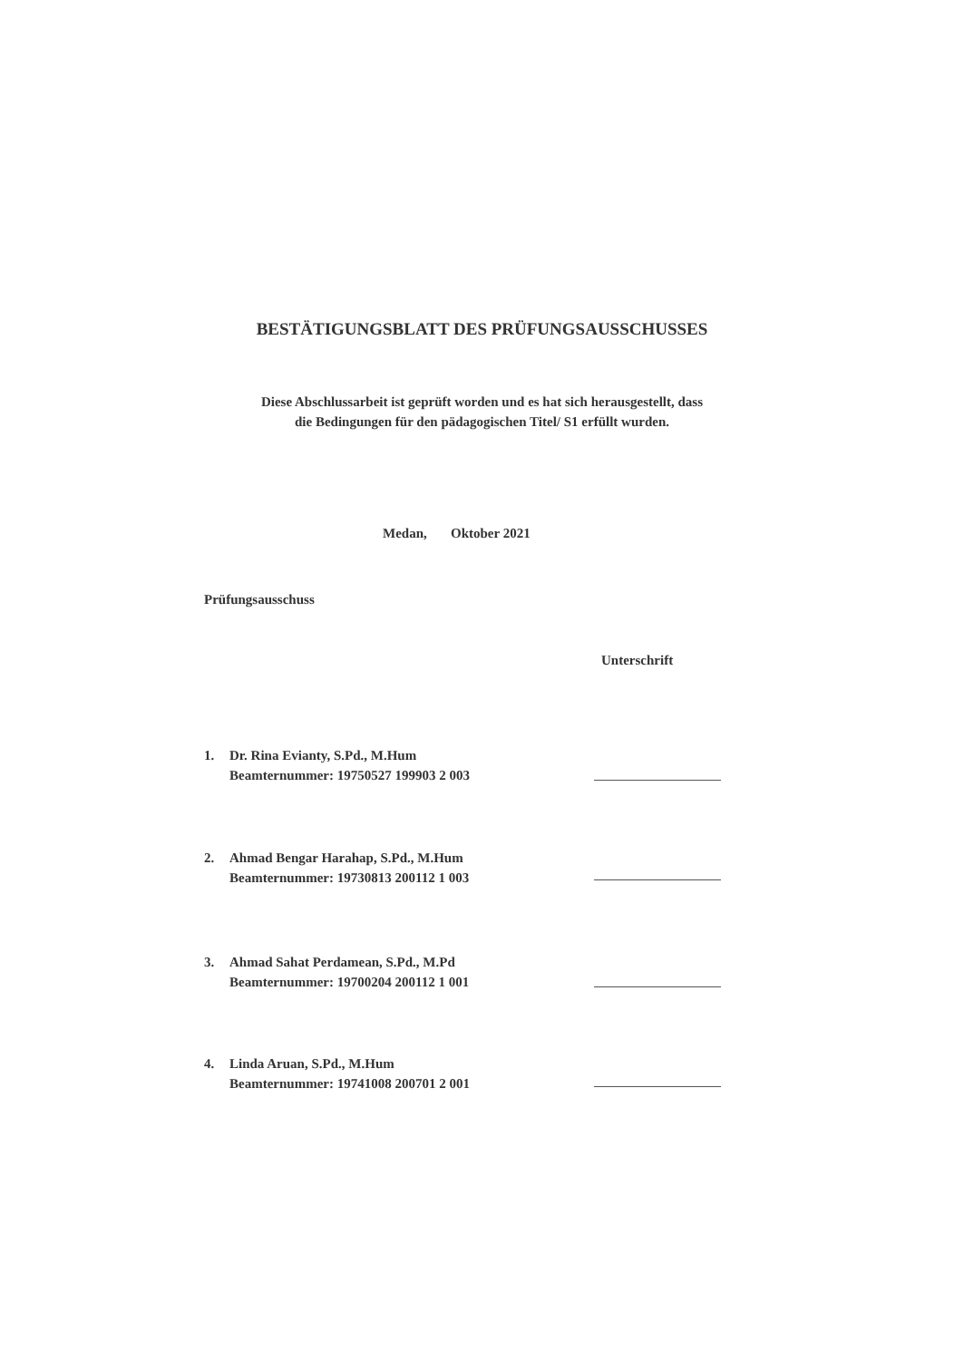BESTÄTIGUNGSBLATT DES PRÜFUNGSAUSSCHUSSES
Diese Abschlussarbeit ist geprüft worden und es hat sich herausgestellt, dass
die Bedingungen für den pädagogischen Titel/ S1 erfüllt wurden.
Medan, Oktober 2021
Prüfungsausschuss
Unterschrift
1. Dr. Rina Evianty, S.Pd., M.Hum
Beamternummer: 19750527 199903 2 003
2. Ahmad Bengar Harahap, S.Pd., M.Hum
Beamternummer: 19730813 200112 1 003
3. Ahmad Sahat Perdamean, S.Pd., M.Pd
Beamternummer: 19700204 200112 1 001
4. Linda Aruan, S.Pd., M.Hum
Beamternummer: 19741008 200701 2 001